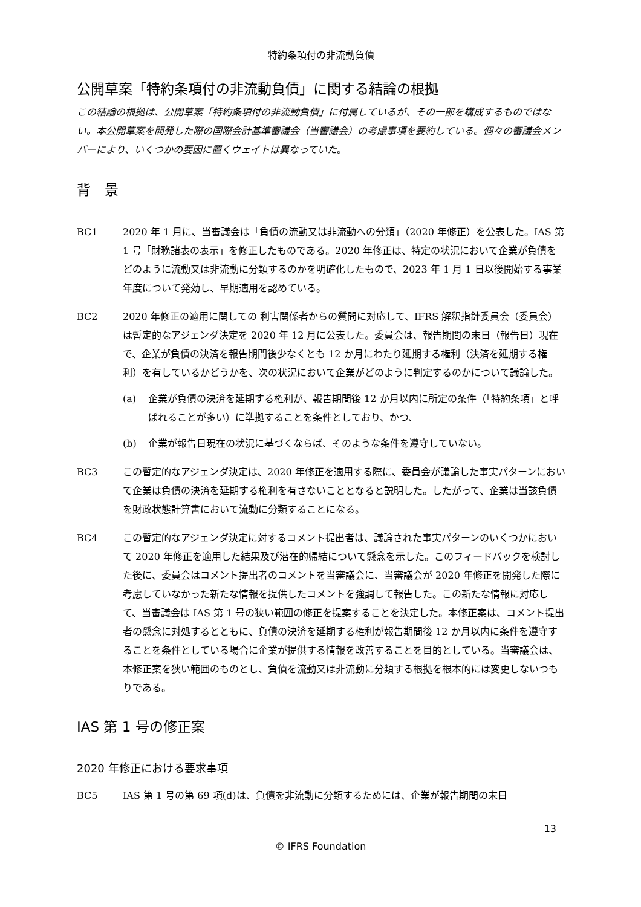特約条項付の非流動負債
公開草案「特約条項付の非流動負債」に関する結論の根拠
この結論の根拠は、公開草案「特約条項付の非流動負債」に付属しているが、その一部を構成するものではない。本公開草案を開発した際の国際会計基準審議会（当審議会）の考慮事項を要約している。個々の審議会メンバーにより、いくつかの要因に置くウェイトは異なっていた。
背　景
BC1 2020 年 1 月に、当審議会は「負債の流動又は非流動への分類」（2020 年修正）を公表した。IAS 第 1 号「財務諸表の表示」を修正したものである。2020 年修正は、特定の状況において企業が負債をどのように流動又は非流動に分類するのかを明確化したもので、2023 年 1 月 1 日以後開始する事業年度について発効し、早期適用を認めている。
BC2 2020 年修正の適用に関しての 利害関係者からの質問に対応して、IFRS 解釈指針委員会（委員会）は暫定的なアジェンダ決定を 2020 年 12 月に公表した。委員会は、報告期間の末日（報告日）現在で、企業が負債の決済を報告期間後少なくとも 12 か月にわたり延期する権利（決済を延期する権利）を有しているかどうかを、次の状況において企業がどのように判定するのかについて議論した。
(a) 企業が負債の決済を延期する権利が、報告期間後 12 か月以内に所定の条件（「特約条項」と呼ばれることが多い）に準拠することを条件としており、かつ、
(b) 企業が報告日現在の状況に基づくならば、そのような条件を遵守していない。
BC3 この暫定的なアジェンダ決定は、2020 年修正を適用する際に、委員会が議論した事実パターンにおいて企業は負債の決済を延期する権利を有さないこととなると説明した。したがって、企業は当該負債を財政状態計算書において流動に分類することになる。
BC4 この暫定的なアジェンダ決定に対するコメント提出者は、議論された事実パターンのいくつかにおいて 2020 年修正を適用した結果及び潜在的帰結について懸念を示した。このフィードバックを検討した後に、委員会はコメント提出者のコメントを当審議会に、当審議会が 2020 年修正を開発した際に考慮していなかった新たな情報を提供したコメントを強調して報告した。この新たな情報に対応して、当審議会は IAS 第 1 号の狭い範囲の修正を提案することを決定した。本修正案は、コメント提出者の懸念に対処するとともに、負債の決済を延期する権利が報告期間後 12 か月以内に条件を遵守することを条件としている場合に企業が提供する情報を改善することを目的としている。当審議会は、本修正案を狭い範囲のものとし、負債を流動又は非流動に分類する根拠を根本的には変更しないつもりである。
IAS 第 1 号の修正案
2020 年修正における要求事項
BC5 IAS 第 1 号の第 69 項(d)は、負債を非流動に分類するためには、企業が報告期間の末日
13
© IFRS Foundation